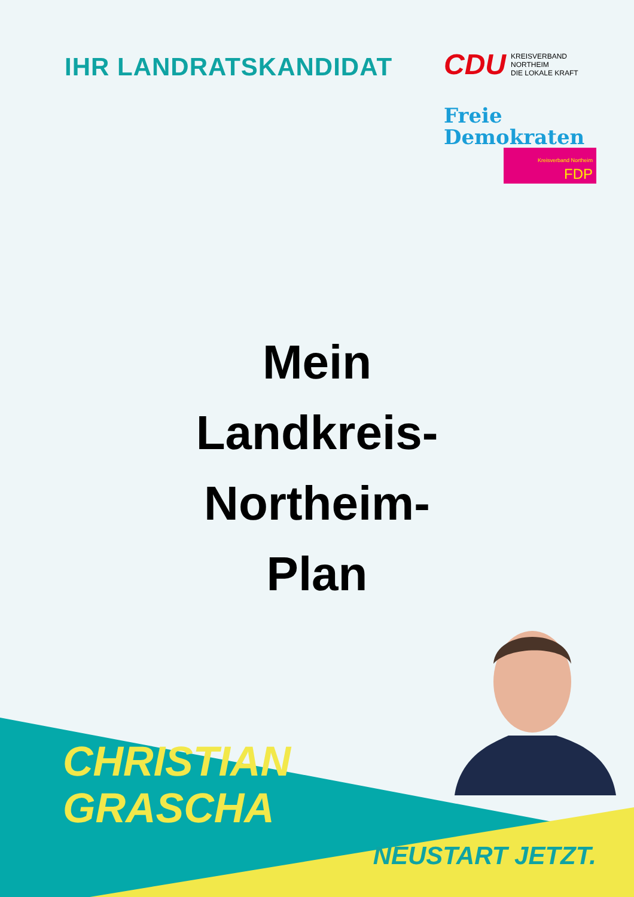IHR LANDRATSKANDIDAT
CDU KREISVERBAND
NORTHEIM
DIE LOKALE KRAFT
Freie
Demokraten
Kreisverband Northeim FDP
Mein
Landkreis-
Northeim-
Plan
CHRISTIAN
GRASCHA
NEUSTART JETZT.